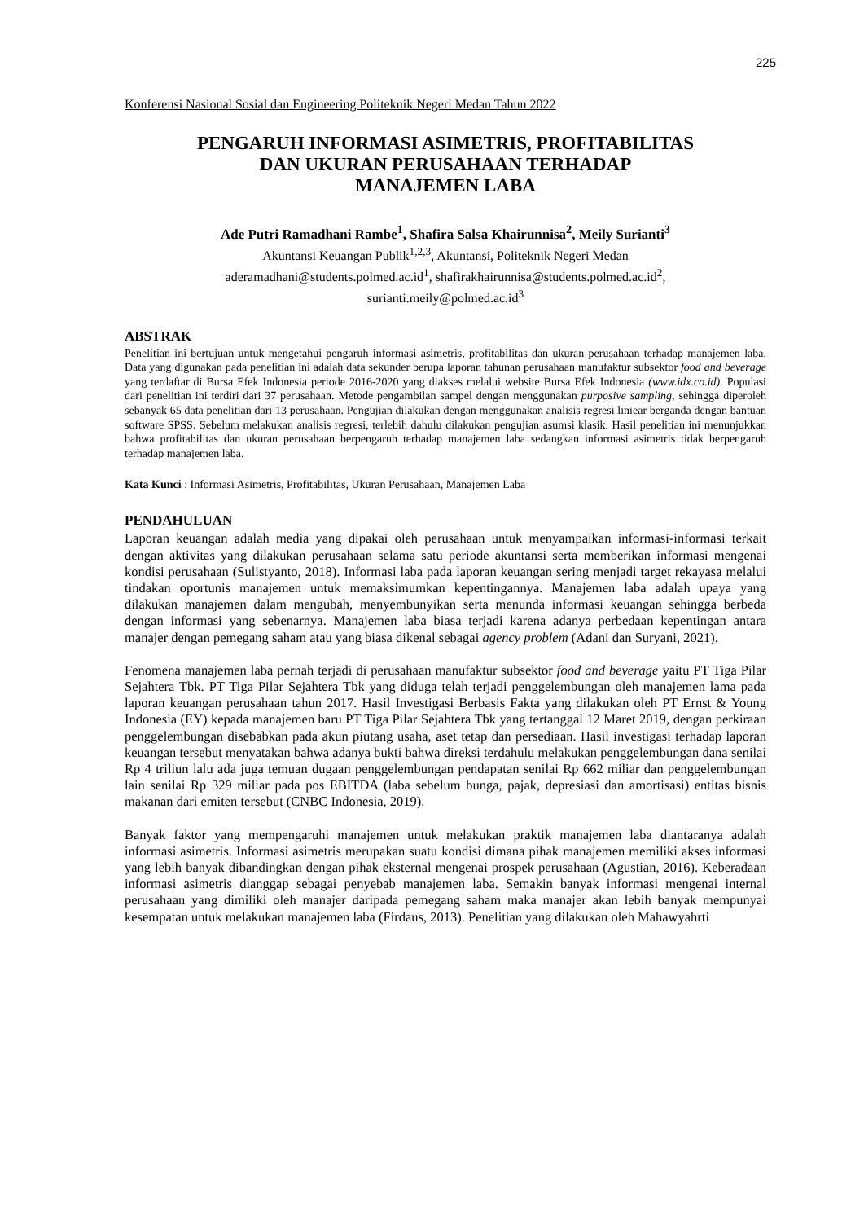225
Konferensi Nasional Sosial dan Engineering Politeknik Negeri Medan Tahun 2022
PENGARUH INFORMASI ASIMETRIS, PROFITABILITAS
DAN UKURAN PERUSAHAAN TERHADAP
MANAJEMEN LABA
Ade Putri Ramadhani Rambe<sup>1</sup>, Shafira Salsa Khairunnisa<sup>2</sup>, Meily Surianti<sup>3</sup>
Akuntansi Keuangan Publik<sup>1,2,3</sup>, Akuntansi, Politeknik Negeri Medan
aderamadhani@students.polmed.ac.id<sup>1</sup>, shafirakhairunnisa@students.polmed.ac.id<sup>2</sup>,
surianti.meily@polmed.ac.id<sup>3</sup>
ABSTRAK
Penelitian ini bertujuan untuk mengetahui pengaruh informasi asimetris, profitabilitas dan ukuran perusahaan terhadap manajemen laba. Data yang digunakan pada penelitian ini adalah data sekunder berupa laporan tahunan perusahaan manufaktur subsektor food and beverage yang terdaftar di Bursa Efek Indonesia periode 2016-2020 yang diakses melalui website Bursa Efek Indonesia (www.idx.co.id). Populasi dari penelitian ini terdiri dari 37 perusahaan. Metode pengambilan sampel dengan menggunakan purposive sampling, sehingga diperoleh sebanyak 65 data penelitian dari 13 perusahaan. Pengujian dilakukan dengan menggunakan analisis regresi liniear berganda dengan bantuan software SPSS. Sebelum melakukan analisis regresi, terlebih dahulu dilakukan pengujian asumsi klasik. Hasil penelitian ini menunjukkan bahwa profitabilitas dan ukuran perusahaan berpengaruh terhadap manajemen laba sedangkan informasi asimetris tidak berpengaruh terhadap manajemen laba.
Kata Kunci : Informasi Asimetris, Profitabilitas, Ukuran Perusahaan, Manajemen Laba
PENDAHULUAN
Laporan keuangan adalah media yang dipakai oleh perusahaan untuk menyampaikan informasi-informasi terkait dengan aktivitas yang dilakukan perusahaan selama satu periode akuntansi serta memberikan informasi mengenai kondisi perusahaan (Sulistyanto, 2018). Informasi laba pada laporan keuangan sering menjadi target rekayasa melalui tindakan oportunis manajemen untuk memaksimumkan kepentingannya. Manajemen laba adalah upaya yang dilakukan manajemen dalam mengubah, menyembunyikan serta menunda informasi keuangan sehingga berbeda dengan informasi yang sebenarnya. Manajemen laba biasa terjadi karena adanya perbedaan kepentingan antara manajer dengan pemegang saham atau yang biasa dikenal sebagai agency problem (Adani dan Suryani, 2021).
Fenomena manajemen laba pernah terjadi di perusahaan manufaktur subsektor food and beverage yaitu PT Tiga Pilar Sejahtera Tbk. PT Tiga Pilar Sejahtera Tbk yang diduga telah terjadi penggelembungan oleh manajemen lama pada laporan keuangan perusahaan tahun 2017. Hasil Investigasi Berbasis Fakta yang dilakukan oleh PT Ernst & Young Indonesia (EY) kepada manajemen baru PT Tiga Pilar Sejahtera Tbk yang tertanggal 12 Maret 2019, dengan perkiraan penggelembungan disebabkan pada akun piutang usaha, aset tetap dan persediaan. Hasil investigasi terhadap laporan keuangan tersebut menyatakan bahwa adanya bukti bahwa direksi terdahulu melakukan penggelembungan dana senilai Rp 4 triliun lalu ada juga temuan dugaan penggelembungan pendapatan senilai Rp 662 miliar dan penggelembungan lain senilai Rp 329 miliar pada pos EBITDA (laba sebelum bunga, pajak, depresiasi dan amortisasi) entitas bisnis makanan dari emiten tersebut (CNBC Indonesia, 2019).
Banyak faktor yang mempengaruhi manajemen untuk melakukan praktik manajemen laba diantaranya adalah informasi asimetris. Informasi asimetris merupakan suatu kondisi dimana pihak manajemen memiliki akses informasi yang lebih banyak dibandingkan dengan pihak eksternal mengenai prospek perusahaan (Agustian, 2016). Keberadaan informasi asimetris dianggap sebagai penyebab manajemen laba. Semakin banyak informasi mengenai internal perusahaan yang dimiliki oleh manajer daripada pemegang saham maka manajer akan lebih banyak mempunyai kesempatan untuk melakukan manajemen laba (Firdaus, 2013). Penelitian yang dilakukan oleh Mahawyahrti